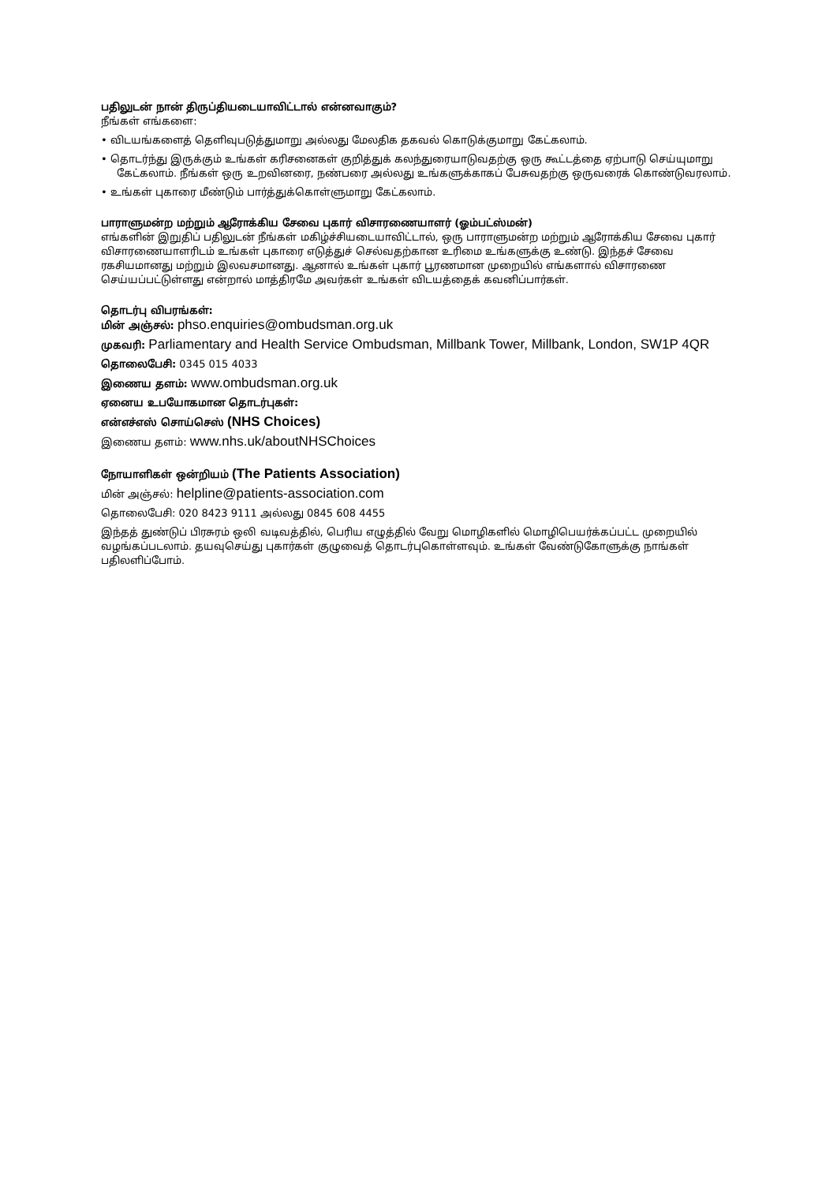பதிலுடன் நான் திருப்தியடையாவிட்டால் என்னவாகும்?
நீங்கள் எங்களை:
• விடயங்களைத் தெளிவுபடுத்துமாறு அல்லது மேலதிக தகவல் கொடுக்குமாறு கேட்கலாம்.
• தொடர்ந்து இருக்கும் உங்கள் கரிசனைகள் குறித்துக் கலந்துரையாடுவதற்கு ஒரு கூட்டத்தை ஏற்பாடு செய்யுமாறு
கேட்கலாம். நீங்கள் ஒரு உறவினரை, நண்பரை அல்லது உங்களுக்காகப் பேசுவதற்கு ஒருவரைக் கொண்டுவரலாம்.
• உங்கள் புகாரை மீண்டும் பார்த்துக்கொள்ளுமாறு கேட்கலாம்.
பாராளுமன்ற மற்றும் ஆரோக்கிய சேவை புகார் விசாரணையாளர் (ஓம்பட்ஸ்மன்)
எங்களின் இறுதிப் பதிலுடன் நீங்கள் மகிழ்ச்சியடையாவிட்டால், ஒரு பாராளுமன்ற மற்றும் ஆரோக்கிய சேவை புகார் விசாரணையாளரிடம் உங்கள் புகாரை எடுத்துச் செல்வதற்கான உரிமை உங்களுக்கு உண்டு. இந்தச் சேவை ரகசியமானது மற்றும் இலவசமானது. ஆனால் உங்கள் புகார் பூரணமான முறையில் எங்களால் விசாரணை செய்யப்பட்டுள்ளது என்றால் மாத்திரமே அவர்கள் உங்கள் விடயத்தைக் கவனிப்பார்கள்.
தொடர்பு விபரங்கள்:
மின் அஞ்சல்: phso.enquiries@ombudsman.org.uk
முகவரி: Parliamentary and Health Service Ombudsman, Millbank Tower, Millbank, London, SW1P 4QR
தொலைபேசி: 0345 015 4033
இணைய தளம்: www.ombudsman.org.uk
ஏனைய உபயோகமான தொடர்புகள்:
என்எச்எஸ் சொய்செஸ் (NHS Choices)
இணைய தளம்: www.nhs.uk/aboutNHSChoices
நோயாளிகள் ஒன்றியம் (The Patients Association)
மின் அஞ்சல்: helpline@patients-association.com
தொலைபேசி: 020 8423 9111 அல்லது 0845 608 4455
இந்தத் துண்டுப் பிரசுரம் ஒலி வடிவத்தில், பெரிய எழுத்தில் வேறு மொழிகளில் மொழிபெயர்க்கப்பட்ட முறையில் வழங்கப்படலாம். தயவுசெய்து புகார்கள் குழுவைத் தொடர்புகொள்ளவும். உங்கள் வேண்டுகோளுக்கு நாங்கள் பதிலளிப்போம்.